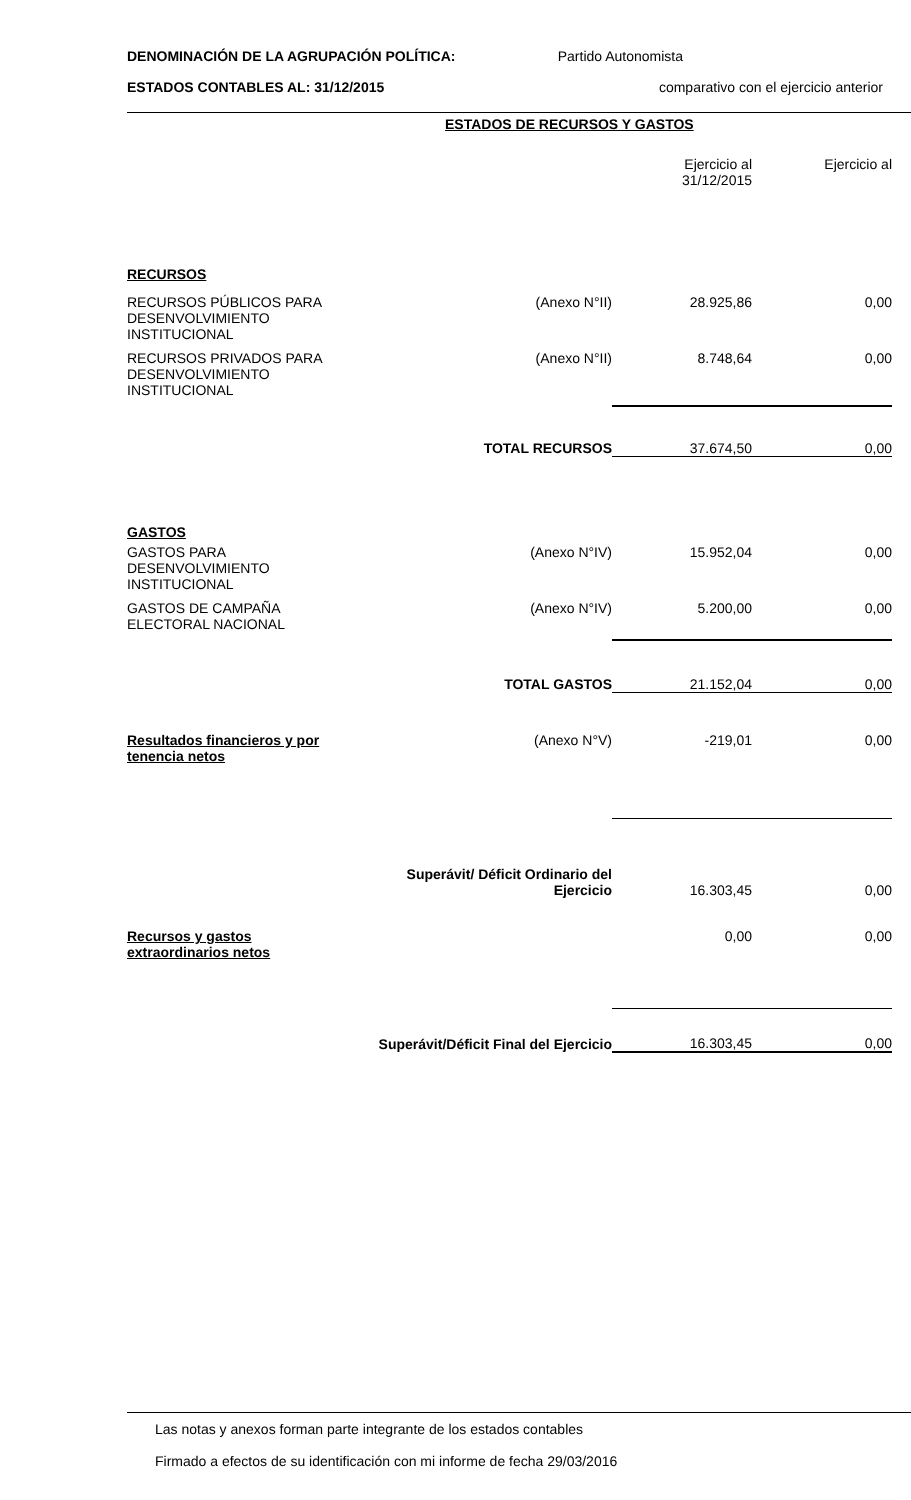DENOMINACIÓN DE LA AGRUPACIÓN POLÍTICA: Partido Autonomista
ESTADOS CONTABLES AL: 31/12/2015 comparativo con el ejercicio anterior
| ESTADOS DE RECURSOS Y GASTOS | | | |
| | | Ejercicio al 31/12/2015 | Ejercicio al |
| RECURSOS | | | |
| RECURSOS PÚBLICOS PARA DESENVOLVIMIENTO INSTITUCIONAL | (Anexo N°II) | 28.925,86 | 0,00 |
| RECURSOS PRIVADOS PARA DESENVOLVIMIENTO INSTITUCIONAL | (Anexo N°II) | 8.748,64 | 0,00 |
| | TOTAL RECURSOS | 37.674,50 | 0,00 |
| GASTOS | | | |
| GASTOS PARA DESENVOLVIMIENTO INSTITUCIONAL | (Anexo N°IV) | 15.952,04 | 0,00 |
| GASTOS DE CAMPAÑA ELECTORAL NACIONAL | (Anexo N°IV) | 5.200,00 | 0,00 |
| | TOTAL GASTOS | 21.152,04 | 0,00 |
| Resultados financieros y por tenencia netos | (Anexo N°V) | -219,01 | 0,00 |
| | Superávit/ Déficit Ordinario del Ejercicio | 16.303,45 | 0,00 |
| Recursos y gastos extraordinarios netos | | 0,00 | 0,00 |
| | Superávit/Déficit Final del Ejercicio | 16.303,45 | 0,00 |
Las notas y anexos forman parte integrante de los estados contables
Firmado a efectos de su identificación con mi informe de fecha 29/03/2016